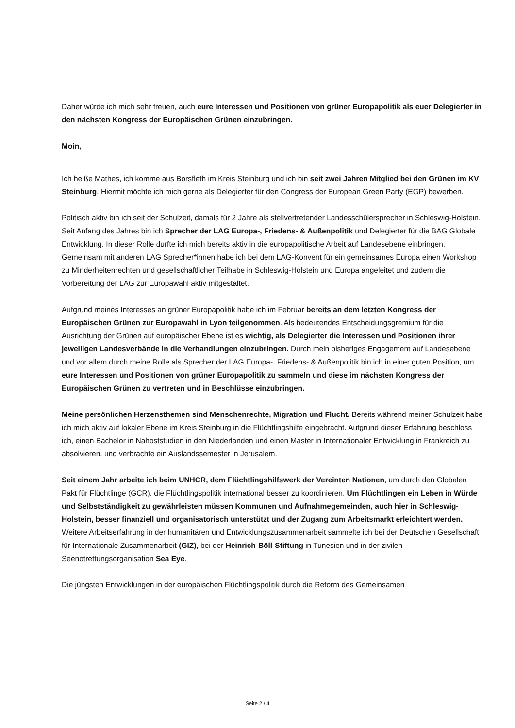Daher würde ich mich sehr freuen, auch eure Interessen und Positionen von grüner Europapolitik als euer Delegierter in den nächsten Kongress der Europäischen Grünen einzubringen.
Moin,
Ich heiße Mathes, ich komme aus Borsfleth im Kreis Steinburg und ich bin seit zwei Jahren Mitglied bei den Grünen im KV Steinburg. Hiermit möchte ich mich gerne als Delegierter für den Congress der European Green Party (EGP) bewerben.
Politisch aktiv bin ich seit der Schulzeit, damals für 2 Jahre als stellvertretender Landesschülersprecher in Schleswig-Holstein. Seit Anfang des Jahres bin ich Sprecher der LAG Europa-, Friedens- & Außenpolitik und Delegierter für die BAG Globale Entwicklung. In dieser Rolle durfte ich mich bereits aktiv in die europapolitische Arbeit auf Landesebene einbringen. Gemeinsam mit anderen LAG Sprecher*innen habe ich bei dem LAG-Konvent für ein gemeinsames Europa einen Workshop zu Minderheitenrechten und gesellschaftlicher Teilhabe in Schleswig-Holstein und Europa angeleitet und zudem die Vorbereitung der LAG zur Europawahl aktiv mitgestaltet.
Aufgrund meines Interesses an grüner Europapolitik habe ich im Februar bereits an dem letzten Kongress der Europäischen Grünen zur Europawahl in Lyon teilgenommen. Als bedeutendes Entscheidungsgremium für die Ausrichtung der Grünen auf europäischer Ebene ist es wichtig, als Delegierter die Interessen und Positionen ihrer jeweiligen Landesverbände in die Verhandlungen einzubringen. Durch mein bisheriges Engagement auf Landesebene und vor allem durch meine Rolle als Sprecher der LAG Europa-, Friedens- & Außenpolitik bin ich in einer guten Position, um eure Interessen und Positionen von grüner Europapolitik zu sammeln und diese im nächsten Kongress der Europäischen Grünen zu vertreten und in Beschlüsse einzubringen.
Meine persönlichen Herzensthemen sind Menschenrechte, Migration und Flucht. Bereits während meiner Schulzeit habe ich mich aktiv auf lokaler Ebene im Kreis Steinburg in die Flüchtlingshilfe eingebracht. Aufgrund dieser Erfahrung beschloss ich, einen Bachelor in Nahoststudien in den Niederlanden und einen Master in Internationaler Entwicklung in Frankreich zu absolvieren, und verbrachte ein Auslandssemester in Jerusalem.
Seit einem Jahr arbeite ich beim UNHCR, dem Flüchtlingshilfswerk der Vereinten Nationen, um durch den Globalen Pakt für Flüchtlinge (GCR), die Flüchtlingspolitik international besser zu koordinieren. Um Flüchtlingen ein Leben in Würde und Selbstständigkeit zu gewährleisten müssen Kommunen und Aufnahmegemeinden, auch hier in Schleswig-Holstein, besser finanziell und organisatorisch unterstützt und der Zugang zum Arbeitsmarkt erleichtert werden. Weitere Arbeitserfahrung in der humanitären und Entwicklungszusammenarbeit sammelte ich bei der Deutschen Gesellschaft für Internationale Zusammenarbeit (GIZ), bei der Heinrich-Böll-Stiftung in Tunesien und in der zivilen Seenotrettungsorganisation Sea Eye.
Die jüngsten Entwicklungen in der europäischen Flüchtlingspolitik durch die Reform des Gemeinsamen
Seite 2 / 4